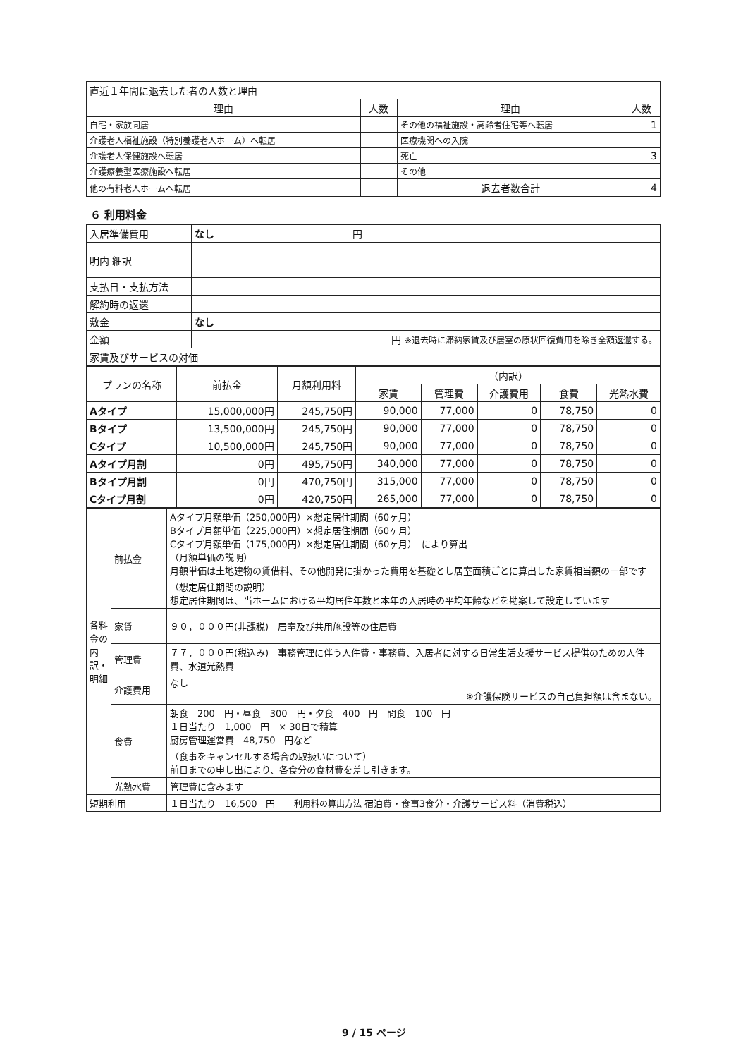| 直近１年間に退去した者の人数と理由 | | | |
| 理由 | 人数 | 理由 | 人数 |
| 自宅・家族同居 | | その他の福祉施設・高齢者住宅等へ転居 | 1 |
| 介護老人福祉施設（特別養護老人ホーム）へ転居 | | 医療機関への入院 | |
| 介護老人保健施設へ転居 | | 死亡 | 3 |
| 介護療養型医療施設へ転居 | | その他 | |
| 他の有料老人ホームへ転居 | | 退去者数合計 | 4 |
６ 利用料金
| 入居準備費用 | なし 円 | |
| 明内 細訳 | | |
| 支払日・支払方法 | | |
| 解約時の返還 | | |
| 敷金 | なし | |
| 金額 | 円 ※退去時に滞納家賃及び居室の原状回復費用を除き全額返還する。 | |
| 家賃及びサービスの対価 | | |
| プランの名称 | 前払金 | 月額利用料 | （内訳） | | | | |
| --- | --- | --- | --- | --- | --- | --- | --- |
| | | | 家賃 | 管理費 | 介護費用 | 食費 | 光熱水費 |
| Aタイプ | 15,000,000円 | 245,750円 | 90,000 | 77,000 | 0 | 78,750 | 0 |
| Bタイプ | 13,500,000円 | 245,750円 | 90,000 | 77,000 | 0 | 78,750 | 0 |
| Cタイプ | 10,500,000円 | 245,750円 | 90,000 | 77,000 | 0 | 78,750 | 0 |
| Aタイプ月割 | 0円 | 495,750円 | 340,000 | 77,000 | 0 | 78,750 | 0 |
| Bタイプ月割 | 0円 | 470,750円 | 315,000 | 77,000 | 0 | 78,750 | 0 |
| Cタイプ月割 | 0円 | 420,750円 | 265,000 | 77,000 | 0 | 78,750 | 0 |
| 各料金の内訳・明細 | 前払金 | Aタイプ月額単価（250,000円）×想定居住期間（60ヶ月） Bタイプ月額単価（225,000円）×想定居住期間（60ヶ月） Cタイプ月額単価（175,000円）×想定居住期間（60ヶ月） により算出 （月額単価の説明） 月額単価は土地建物の賃借料、その他開発に掛かった費用を基礎とし居室面積ごとに算出した家賃相当額の一部です （想定居住期間の説明） 想定居住期間は、当ホームにおける平均居住年数と本年の入居時の平均年齢などを勘案して設定しています |
| | 家賃 | ９０，０００円(非課税) 居室及び共用施設等の住居費 |
| | 管理費 | ７７，０００円(税込み) 事務管理に伴う人件費・事務費、入居者に対する日常生活支援サービス提供のための人件費、水道光熱費 |
| | 介護費用 | なし ※介護保険サービスの自己負担額は含まない。 |
| | 食費 | 朝食 200 円・昼食 300 円・夕食 400 円 間食 100 円 １日当たり 1,000 円 × 30日で積算 厨房管理運営費 48,750 円など （食事をキャンセルする場合の取扱いについて） 前日までの申し出により、各食分の食材費を差し引きます。 |
| | 光熱水費 | 管理費に含みます |
| 短期利用 | | １日当たり 16,500 円 利用料の算出方法 宿泊費・食事3食分・介護サービス料（消費税込） |
9 / 15 ページ